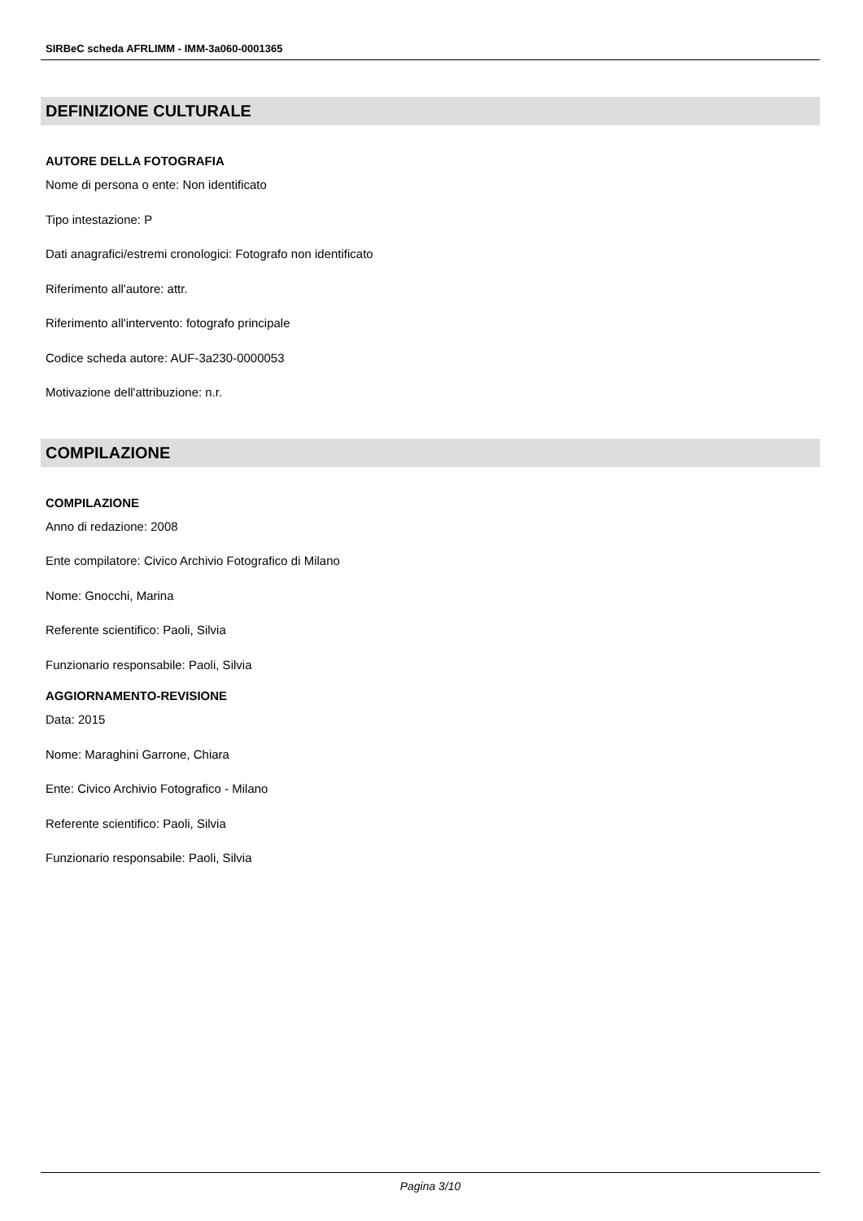SIRBeC scheda AFRLIMM - IMM-3a060-0001365
DEFINIZIONE CULTURALE
AUTORE DELLA FOTOGRAFIA
Nome di persona o ente: Non identificato
Tipo intestazione: P
Dati anagrafici/estremi cronologici: Fotografo non identificato
Riferimento all'autore: attr.
Riferimento all'intervento: fotografo principale
Codice scheda autore: AUF-3a230-0000053
Motivazione dell'attribuzione: n.r.
COMPILAZIONE
COMPILAZIONE
Anno di redazione: 2008
Ente compilatore: Civico Archivio Fotografico di Milano
Nome: Gnocchi, Marina
Referente scientifico: Paoli, Silvia
Funzionario responsabile: Paoli, Silvia
AGGIORNAMENTO-REVISIONE
Data: 2015
Nome: Maraghini Garrone, Chiara
Ente: Civico Archivio Fotografico - Milano
Referente scientifico: Paoli, Silvia
Funzionario responsabile: Paoli, Silvia
Pagina 3/10